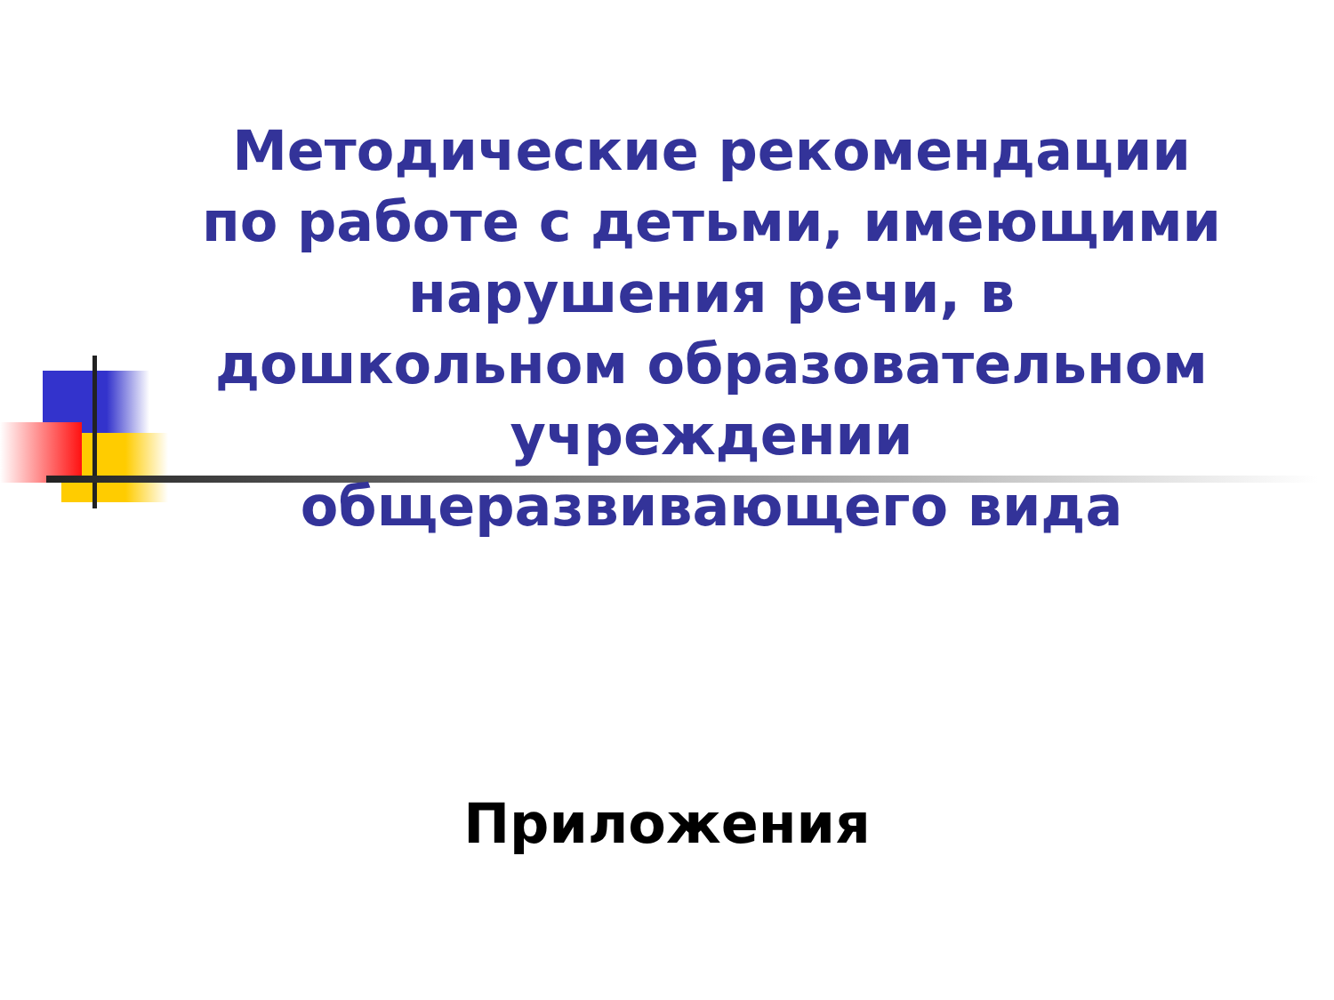Методические рекомендации по работе с детьми, имеющими нарушения речи, в дошкольном образовательном учреждении общеразвивающего вида
Приложения